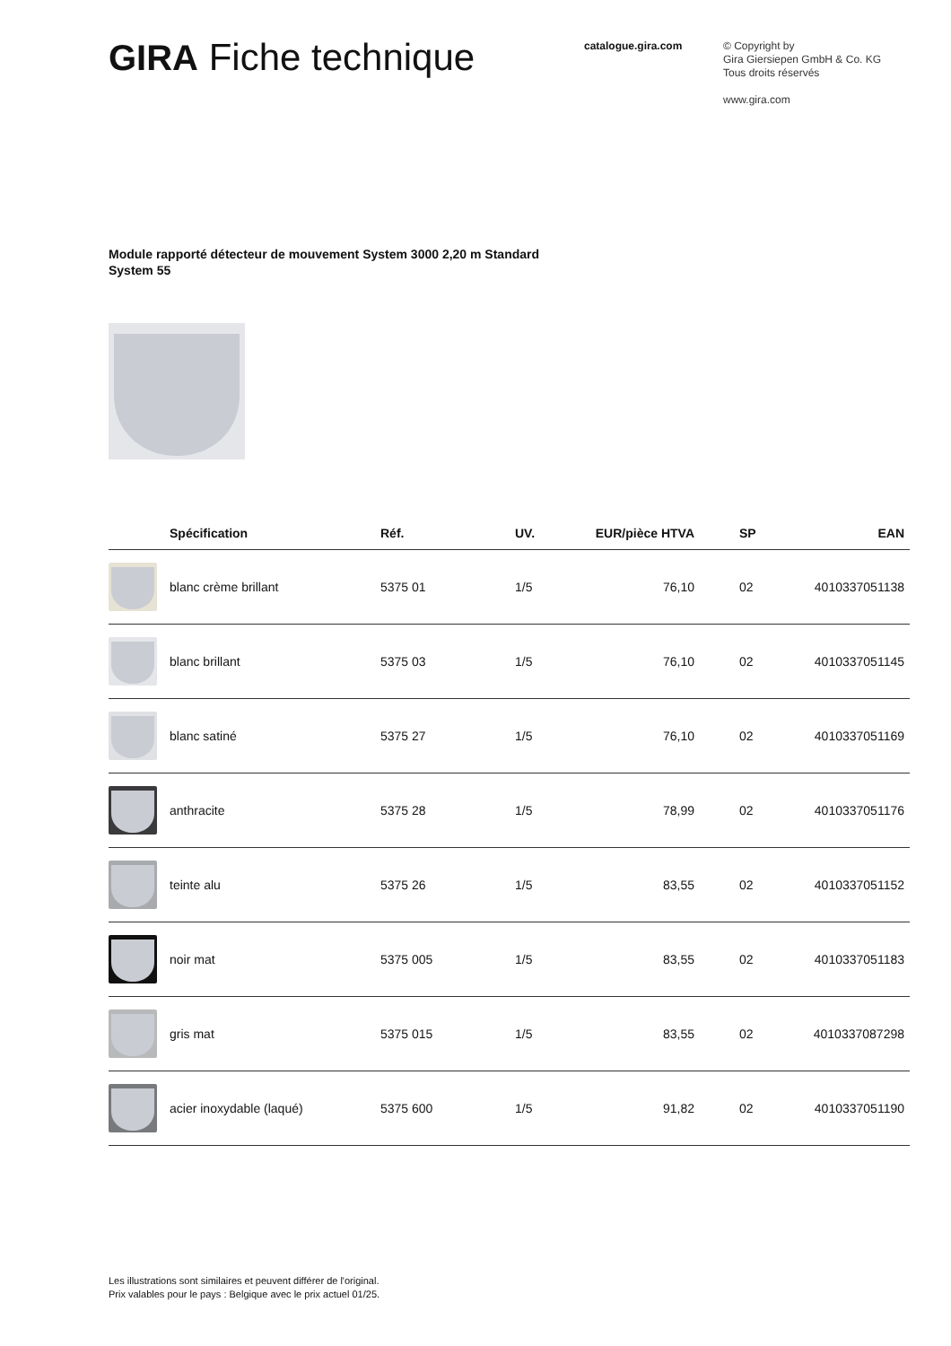GIRA Fiche technique
catalogue.gira.com
© Copyright by
Gira Giersiepen GmbH & Co. KG
Tous droits réservés
www.gira.com
Module rapporté détecteur de mouvement System 3000 2,20 m Standard
System 55
| | Spécification | Réf. | UV. | EUR/pièce HTVA | SP | EAN |
| --- | --- | --- | --- | --- | --- | --- |
| | blanc crème brillant | 5375 01 | 1/5 | 76,10 | 02 | 4010337051138 |
| | blanc brillant | 5375 03 | 1/5 | 76,10 | 02 | 4010337051145 |
| | blanc satiné | 5375 27 | 1/5 | 76,10 | 02 | 4010337051169 |
| | anthracite | 5375 28 | 1/5 | 78,99 | 02 | 4010337051176 |
| | teinte alu | 5375 26 | 1/5 | 83,55 | 02 | 4010337051152 |
| | noir mat | 5375 005 | 1/5 | 83,55 | 02 | 4010337051183 |
| | gris mat | 5375 015 | 1/5 | 83,55 | 02 | 4010337087298 |
| | acier inoxydable (laqué) | 5375 600 | 1/5 | 91,82 | 02 | 4010337051190 |
Les illustrations sont similaires et peuvent différer de l'original.
Prix valables pour le pays : Belgique avec le prix actuel 01/25.